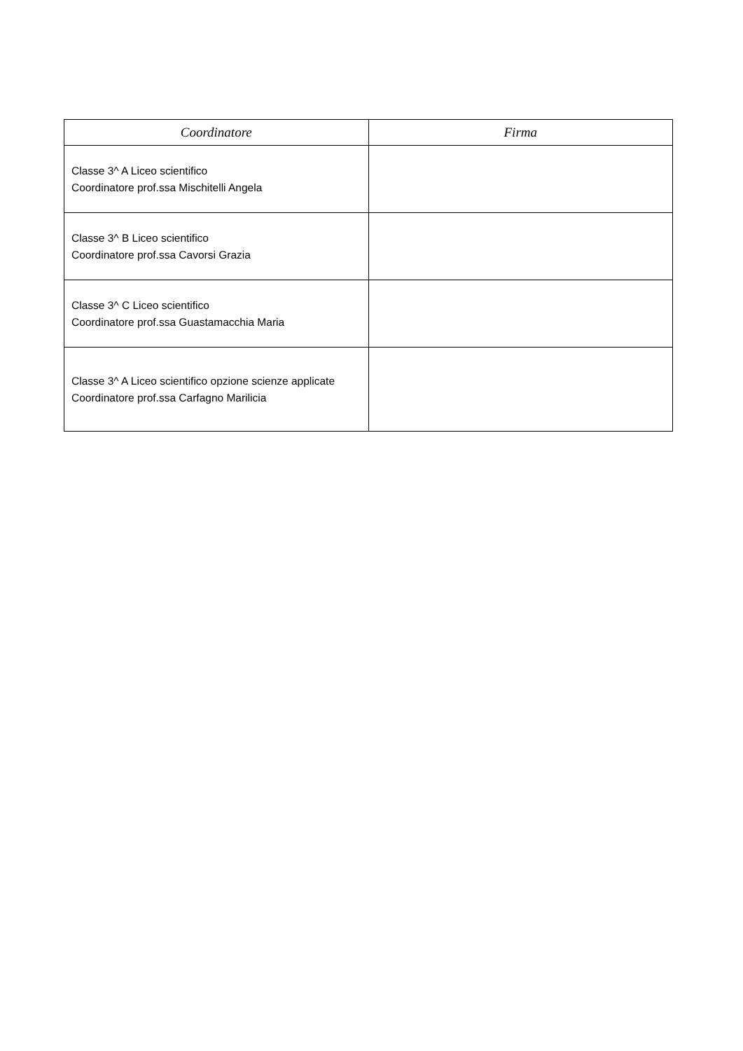| Coordinatore | Firma |
| --- | --- |
| Classe 3^ A Liceo scientifico Coordinatore prof.ssa Mischitelli Angela | |
| Classe 3^ B Liceo scientifico Coordinatore prof.ssa Cavorsi Grazia | |
| Classe 3^ C Liceo scientifico Coordinatore prof.ssa Guastamacchia Maria | |
| Classe 3^ A Liceo scientifico opzione scienze applicate Coordinatore prof.ssa Carfagno Marilicia | |